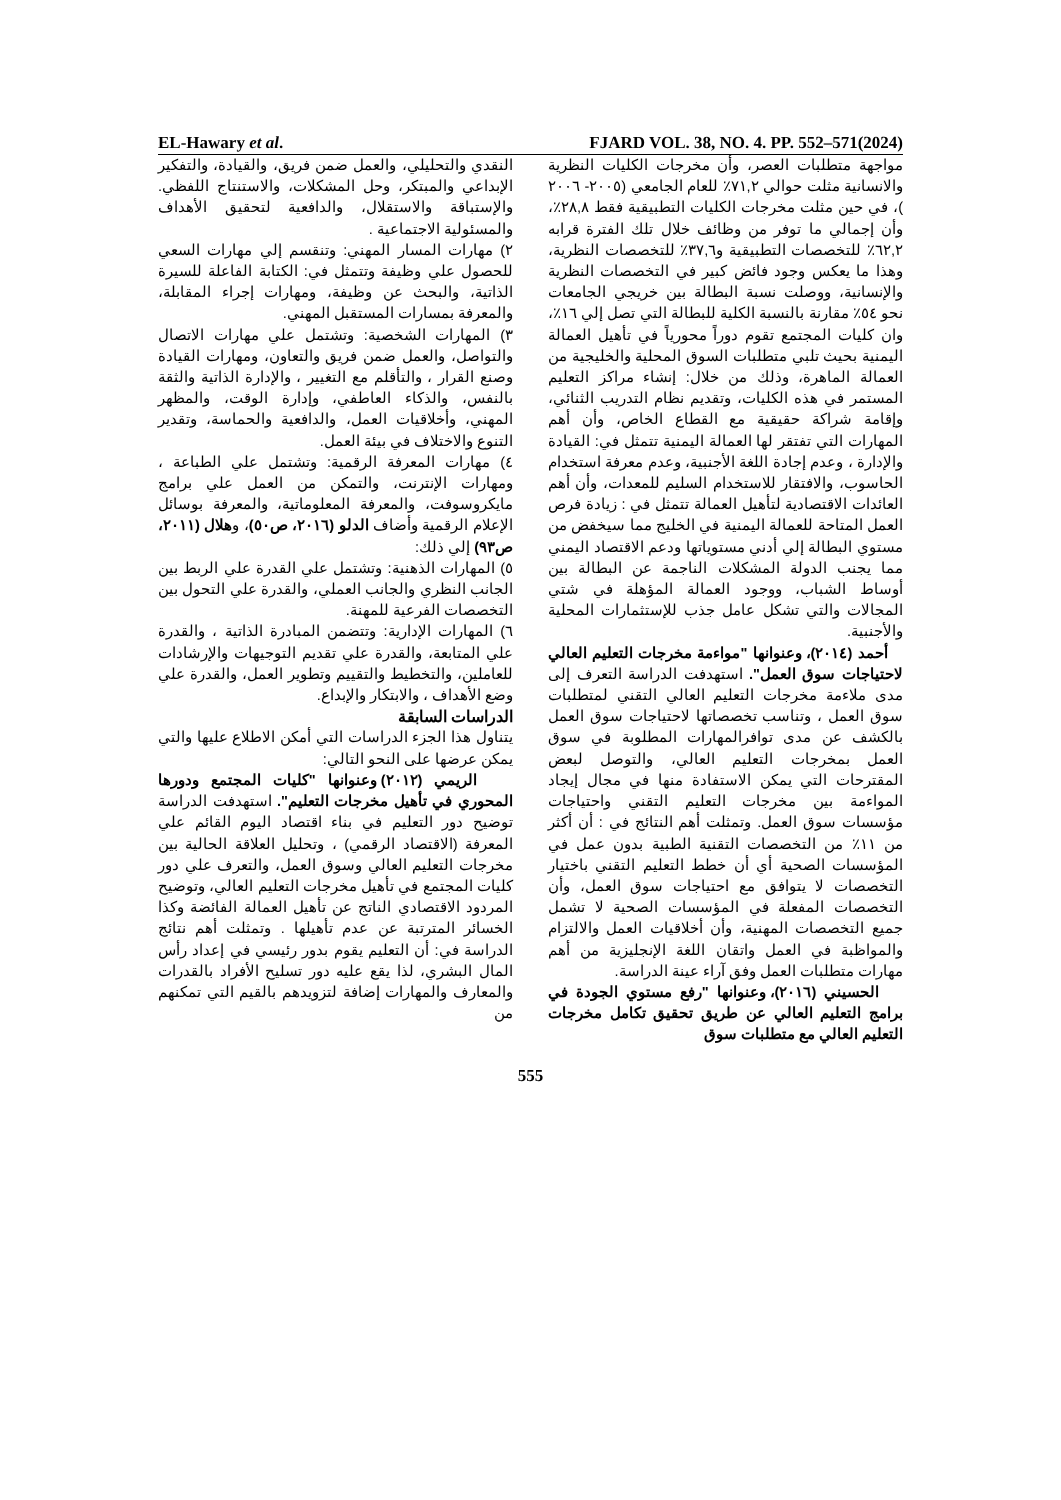EL-Hawary et al. FJARD VOL. 38, NO. 4. PP. 552–571(2024)
النقدي والتحليلي، والعمل ضمن فريق، والقيادة، والتفكير الإبداعي والمبتكر، وحل المشكلات، والاستنتاج اللفظي. والإستباقة والاستقلال، والدافعية لتحقيق الأهداف والمسئولية الاجتماعية .
٢) مهارات المسار المهني: وتنقسم إلي مهارات السعي للحصول علي وظيفة وتتمثل في: الكتابة الفاعلة للسيرة الذاتية، والبحث عن وظيفة، ومهارات إجراء المقابلة، والمعرفة بمسارات المستقبل المهني.
٣) المهارات الشخصية: وتشتمل علي مهارات الاتصال والتواصل، والعمل ضمن فريق والتعاون، ومهارات القيادة وصنع القرار ، والتأقلم مع التغيير ، والإدارة الذاتية والثقة بالنفس، والذكاء العاطفي، وإدارة الوقت، والمظهر المهني، وأخلاقيات العمل، والدافعية والحماسة، وتقدير التنوع والاختلاف في بيئة العمل.
٤) مهارات المعرفة الرقمية: وتشتمل علي الطباعة ، ومهارات الإنترنت، والتمكن من العمل علي برامج مايكروسوفت، والمعرفة المعلوماتية، والمعرفة بوسائل الإعلام الرقمية وأضاف الدلو (٢٠١٦، ص٥٠)، وهلال (٢٠١١، ص٩٣) إلي ذلك:
٥) المهارات الذهنية: وتشتمل علي القدرة علي الربط بين الجانب النظري والجانب العملي، والقدرة علي التحول بين التخصصات الفرعية للمهنة.
٦) المهارات الإدارية: وتتضمن المبادرة الذاتية ، والقدرة علي المتابعة، والقدرة علي تقديم التوجيهات والإرشادات للعاملين، والتخطيط والتقييم وتطوير العمل، والقدرة علي وضع الأهداف ، والابتكار والإبداع.
الدراسات السابقة
يتناول هذا الجزء الدراسات التي أمكن الاطلاع عليها والتي يمكن عرضها على النحو التالي:
الريمي (٢٠١٢) وعنوانها "كليات المجتمع ودورها المحوري في تأهيل مخرجات التعليم". استهدفت الدراسة توضيح دور التعليم في بناء اقتصاد اليوم القائم علي المعرفة (الاقتصاد الرقمي) ، وتحليل العلاقة الحالية بين مخرجات التعليم العالي وسوق العمل، والتعرف علي دور كليات المجتمع في تأهيل مخرجات التعليم العالي، وتوضيح المردود الاقتصادي الناتج عن تأهيل العمالة الفائضة وكذا الخسائر المترتبة عن عدم تأهيلها . وتمثلت أهم نتائج الدراسة في: أن التعليم يقوم بدور رئيسي في إعداد رأس المال البشري، لذا يقع عليه دور تسليح الأفراد بالقدرات والمعارف والمهارات إضافة لتزويدهم بالقيم التي تمكنهم من
مواجهة متطلبات العصر، وأن مخرجات الكليات النظرية والانسانية مثلت حوالي ٧١,٢٪ للعام الجامعي (٢٠٠٥- ٢٠٠٦ )، في حين مثلت مخرجات الكليات التطبيقية فقط ٢٨,٨٪، وأن إجمالي ما توفر من وظائف خلال تلك الفترة قرابه ٦٢,٢٪ للتخصصات التطبيقية و٣٧,٦٪ للتخصصات النظرية، وهذا ما يعكس وجود فائض كبير في التخصصات النظرية والإنسانية، ووصلت نسبة البطالة بين خريجي الجامعات نحو ٥٤٪ مقارنة بالنسبة الكلية للبطالة التي تصل إلي ١٦٪، وان كليات المجتمع تقوم دوراً محورياً في تأهيل العمالة اليمنية بحيث تلبي متطلبات السوق المحلية والخليجية من العمالة الماهرة، وذلك من خلال: إنشاء مراكز التعليم المستمر في هذه الكليات، وتقديم نظام التدريب الثنائي، وإقامة شراكة حقيقية مع القطاع الخاص، وأن أهم المهارات التي تفتقر لها العمالة اليمنية تتمثل في: القيادة والإدارة ، وعدم إجادة اللغة الأجنبية، وعدم معرفة استخدام الحاسوب، والافتقار للاستخدام السليم للمعدات، وأن أهم العائدات الاقتصادية لتأهيل العمالة تتمثل في : زيادة فرص العمل المتاحة للعمالة اليمنية في الخليج مما سيخفض من مستوي البطالة إلي أدني مستوياتها ودعم الاقتصاد اليمني مما يجنب الدولة المشكلات الناجمة عن البطالة بين أوساط الشباب، ووجود العمالة المؤهلة في شتي المجالات والتي تشكل عامل جذب للإستثمارات المحلية والأجنبية.
أحمد (٢٠١٤)، وعنوانها "مواءمة مخرجات التعليم العالي لاحتياجات سوق العمل". استهدفت الدراسة التعرف إلى مدى ملاءمة مخرجات التعليم العالي التقني لمتطلبات سوق العمل ، وتناسب تخصصاتها لاحتياجات سوق العمل بالكشف عن مدى توافرالمهارات المطلوبة في سوق العمل بمخرجات التعليم العالي، والتوصل لبعض المقترحات التي يمكن الاستفادة منها في مجال إيجاد المواءمة بين مخرجات التعليم التقني واحتياجات مؤسسات سوق العمل. وتمثلت أهم النتائج في : أن أكثر من ١١٪ من التخصصات التقنية الطبية بدون عمل في المؤسسات الصحية أي أن خطط التعليم التقني باختيار التخصصات لا يتوافق مع احتياجات سوق العمل، وأن التخصصات المفعلة في المؤسسات الصحية لا تشمل جميع التخصصات المهنية، وأن أخلاقيات العمل والالتزام والمواظبة في العمل واتقان اللغة الإنجليزية من أهم مهارات متطلبات العمل وفق آراء عينة الدراسة.
الحسيني (٢٠١٦)، وعنوانها "رفع مستوي الجودة في برامج التعليم العالي عن طريق تحقيق تكامل مخرجات التعليم العالي مع متطلبات سوق
555